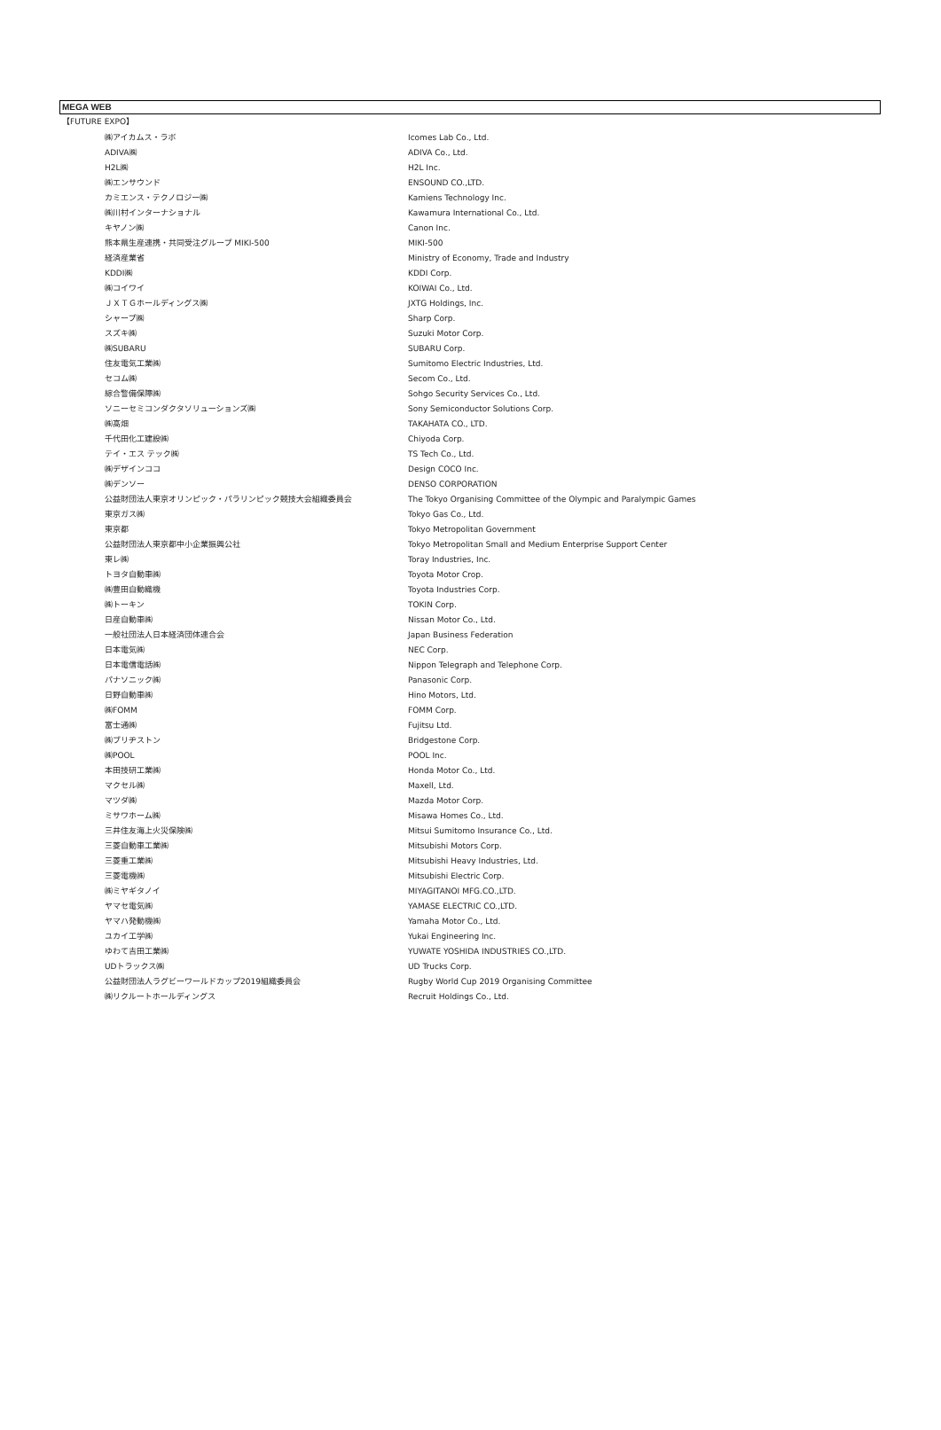MEGA WEB
【FUTURE EXPO】
| ㈱アイカムス・ラボ | Icomes Lab Co., Ltd. |
| ADIVA㈱ | ADIVA Co., Ltd. |
| H2L㈱ | H2L Inc. |
| ㈱エンサウンド | ENSOUND CO.,LTD. |
| カミエンス・テクノロジー㈱ | Kamiens Technology Inc. |
| ㈱川村インターナショナル | Kawamura International Co., Ltd. |
| キヤノン㈱ | Canon Inc. |
| 熊本県生産連携・共同受注グループ MIKI-500 | MIKI-500 |
| 経済産業省 | Ministry of Economy, Trade and Industry |
| KDDI㈱ | KDDI Corp. |
| ㈱コイワイ | KOIWAI Co., Ltd. |
| ＪＸＴＧホールディングス㈱ | JXTG Holdings, Inc. |
| シャープ㈱ | Sharp Corp. |
| スズキ㈱ | Suzuki Motor Corp. |
| ㈱SUBARU | SUBARU Corp. |
| 住友電気工業㈱ | Sumitomo Electric Industries, Ltd. |
| セコム㈱ | Secom Co., Ltd. |
| 綜合警備保障㈱ | Sohgo Security Services Co., Ltd. |
| ソニーセミコンダクタソリューションズ㈱ | Sony Semiconductor Solutions Corp. |
| ㈱髙畑 | TAKAHATA CO., LTD. |
| 千代田化工建設㈱ | Chiyoda Corp. |
| テイ・エス テック㈱ | TS Tech Co., Ltd. |
| ㈱デザインココ | Design COCO Inc. |
| ㈱デンソー | DENSO CORPORATION |
| 公益財団法人東京オリンピック・パラリンピック競技大会組織委員会 | The Tokyo Organising Committee of the Olympic and Paralympic Games |
| 東京ガス㈱ | Tokyo Gas Co., Ltd. |
| 東京都 | Tokyo Metropolitan Government |
| 公益財団法人東京都中小企業振興公社 | Tokyo Metropolitan Small and Medium Enterprise Support Center |
| 東レ㈱ | Toray Industries, Inc. |
| トヨタ自動車㈱ | Toyota Motor Crop. |
| ㈱豊田自動織機 | Toyota Industries Corp. |
| ㈱トーキン | TOKIN Corp. |
| 日産自動車㈱ | Nissan Motor Co., Ltd. |
| 一般社団法人日本経済団体連合会 | Japan Business Federation |
| 日本電気㈱ | NEC Corp. |
| 日本電信電話㈱ | Nippon Telegraph and Telephone Corp. |
| パナソニック㈱ | Panasonic Corp. |
| 日野自動車㈱ | Hino Motors, Ltd. |
| ㈱FOMM | FOMM Corp. |
| 富士通㈱ | Fujitsu Ltd. |
| ㈱ブリヂストン | Bridgestone Corp. |
| ㈱POOL | POOL Inc. |
| 本田技研工業㈱ | Honda Motor Co., Ltd. |
| マクセル㈱ | Maxell, Ltd. |
| マツダ㈱ | Mazda Motor Corp. |
| ミサワホーム㈱ | Misawa Homes Co., Ltd. |
| 三井住友海上火災保険㈱ | Mitsui Sumitomo Insurance Co., Ltd. |
| 三菱自動車工業㈱ | Mitsubishi Motors Corp. |
| 三菱重工業㈱ | Mitsubishi Heavy Industries, Ltd. |
| 三菱電機㈱ | Mitsubishi Electric Corp. |
| ㈱ミヤギタノイ | MIYAGITANOI MFG.CO.,LTD. |
| ヤマセ電気㈱ | YAMASE ELECTRIC CO.,LTD. |
| ヤマハ発動機㈱ | Yamaha Motor Co., Ltd. |
| ユカイ工学㈱ | Yukai Engineering Inc. |
| ゆわて吉田工業㈱ | YUWATE YOSHIDA INDUSTRIES CO.,LTD. |
| UDトラックス㈱ | UD Trucks Corp. |
| 公益財団法人ラグビーワールドカップ2019組織委員会 | Rugby World Cup 2019 Organising Committee |
| ㈱リクルートホールディングス | Recruit Holdings Co., Ltd. |